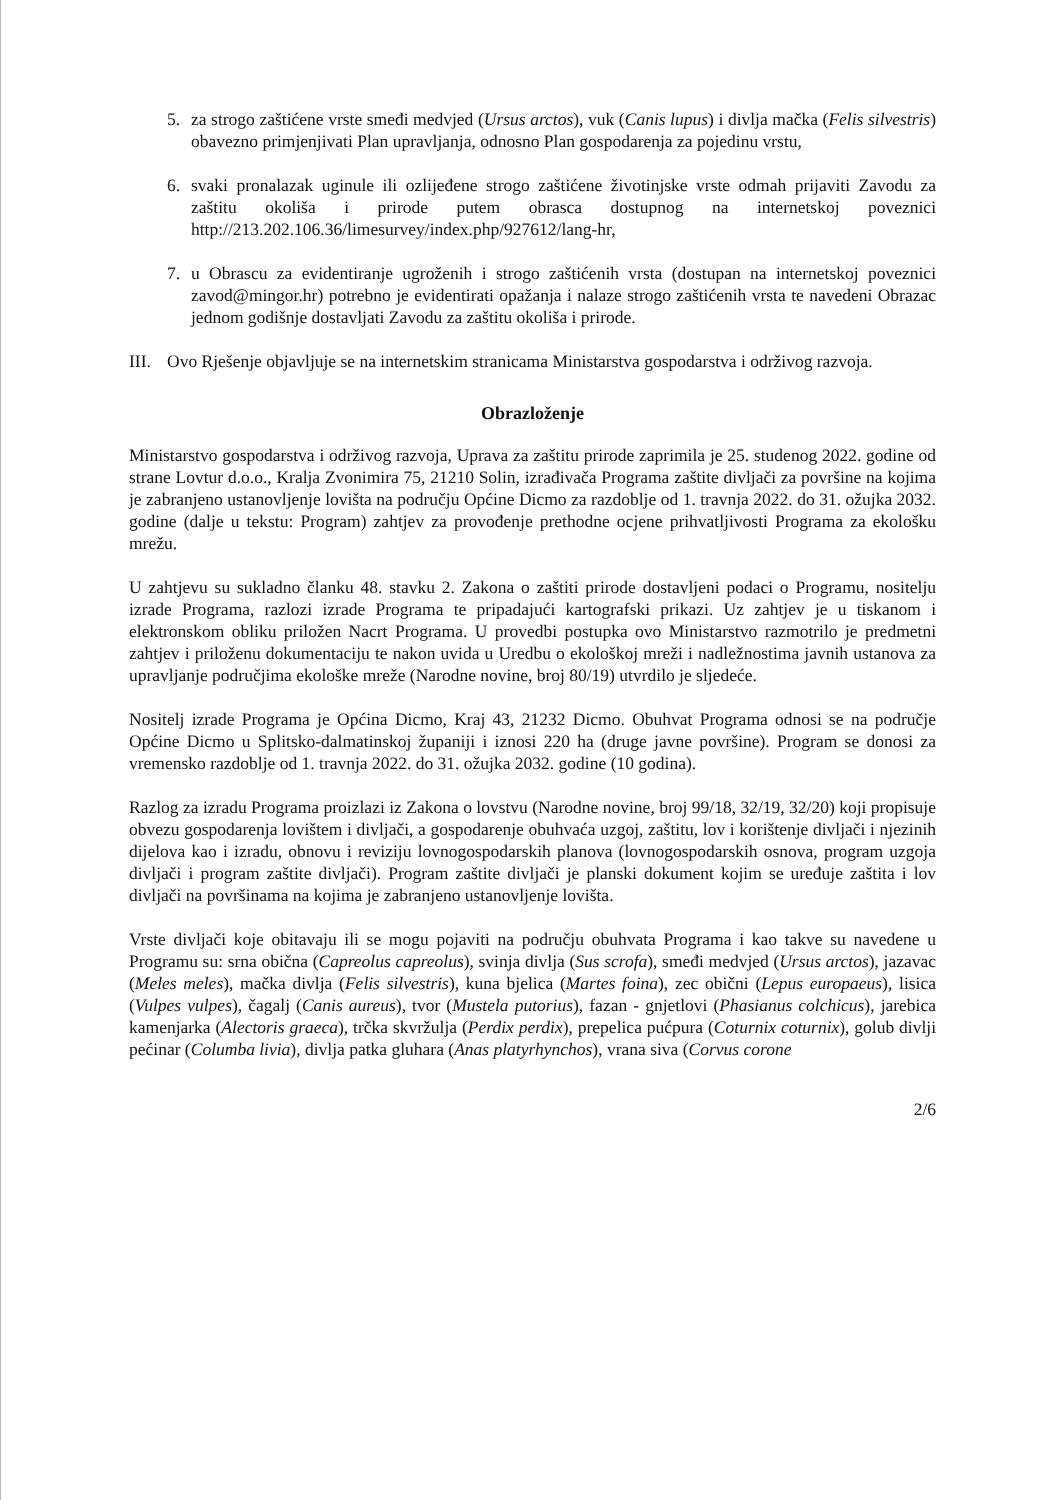5. za strogo zaštićene vrste smeđi medvjed (Ursus arctos), vuk (Canis lupus) i divlja mačka (Felis silvestris) obavezno primjenjivati Plan upravljanja, odnosno Plan gospodarenja za pojedinu vrstu,
6. svaki pronalazak uginule ili ozlijeđene strogo zaštićene životinjske vrste odmah prijaviti Zavodu za zaštitu okoliša i prirode putem obrasca dostupnog na internetskoj poveznici http://213.202.106.36/limesurvey/index.php/927612/lang-hr,
7. u Obrascu za evidentiranje ugroženih i strogo zaštićenih vrsta (dostupan na internetskoj poveznici zavod@mingor.hr) potrebno je evidentirati opažanja i nalaze strogo zaštićenih vrsta te navedeni Obrazac jednom godišnje dostavljati Zavodu za zaštitu okoliša i prirode.
III. Ovo Rješenje objavljuje se na internetskim stranicama Ministarstva gospodarstva i održivog razvoja.
Obrazloženje
Ministarstvo gospodarstva i održivog razvoja, Uprava za zaštitu prirode zaprimila je 25. studenog 2022. godine od strane Lovtur d.o.o., Kralja Zvonimira 75, 21210 Solin, izrađivača Programa zaštite divljači za površine na kojima je zabranjeno ustanovljenje lovišta na području Općine Dicmo za razdoblje od 1. travnja 2022. do 31. ožujka 2032. godine (dalje u tekstu: Program) zahtjev za provođenje prethodne ocjene prihvatljivosti Programa za ekološku mrežu.
U zahtjevu su sukladno članku 48. stavku 2. Zakona o zaštiti prirode dostavljeni podaci o Programu, nositelju izrade Programa, razlozi izrade Programa te pripadajući kartografski prikazi. Uz zahtjev je u tiskanom i elektronskom obliku priložen Nacrt Programa. U provedbi postupka ovo Ministarstvo razmotrilo je predmetni zahtjev i priloženu dokumentaciju te nakon uvida u Uredbu o ekološkoj mreži i nadležnostima javnih ustanova za upravljanje područjima ekološke mreže (Narodne novine, broj 80/19) utvrdilo je sljedeće.
Nositelj izrade Programa je Općina Dicmo, Kraj 43, 21232 Dicmo. Obuhvat Programa odnosi se na područje Općine Dicmo u Splitsko-dalmatinskoj županiji i iznosi 220 ha (druge javne površine). Program se donosi za vremensko razdoblje od 1. travnja 2022. do 31. ožujka 2032. godine (10 godina).
Razlog za izradu Programa proizlazi iz Zakona o lovstvu (Narodne novine, broj 99/18, 32/19, 32/20) koji propisuje obvezu gospodarenja lovištem i divljači, a gospodarenje obuhvaća uzgoj, zaštitu, lov i korištenje divljači i njezinih dijelova kao i izradu, obnovu i reviziju lovnogospodarskih planova (lovnogospodarskih osnova, program uzgoja divljači i program zaštite divljači). Program zaštite divljači je planski dokument kojim se uređuje zaštita i lov divljači na površinama na kojima je zabranjeno ustanovljenje lovišta.
Vrste divljači koje obitavaju ili se mogu pojaviti na području obuhvata Programa i kao takve su navedene u Programu su: srna obična (Capreolus capreolus), svinja divlja (Sus scrofa), smeđi medvjed (Ursus arctos), jazavac (Meles meles), mačka divlja (Felis silvestris), kuna bjelica (Martes foina), zec obični (Lepus europaeus), lisica (Vulpes vulpes), čagalj (Canis aureus), tvor (Mustela putorius), fazan - gnjetlovi (Phasianus colchicus), jarebica kamenjarka (Alectoris graeca), trčka skvržulja (Perdix perdix), prepelica pućpura (Coturnix coturnix), golub divlji pećinar (Columba livia), divlja patka gluhara (Anas platyrhynchos), vrana siva (Corvus corone
2/6